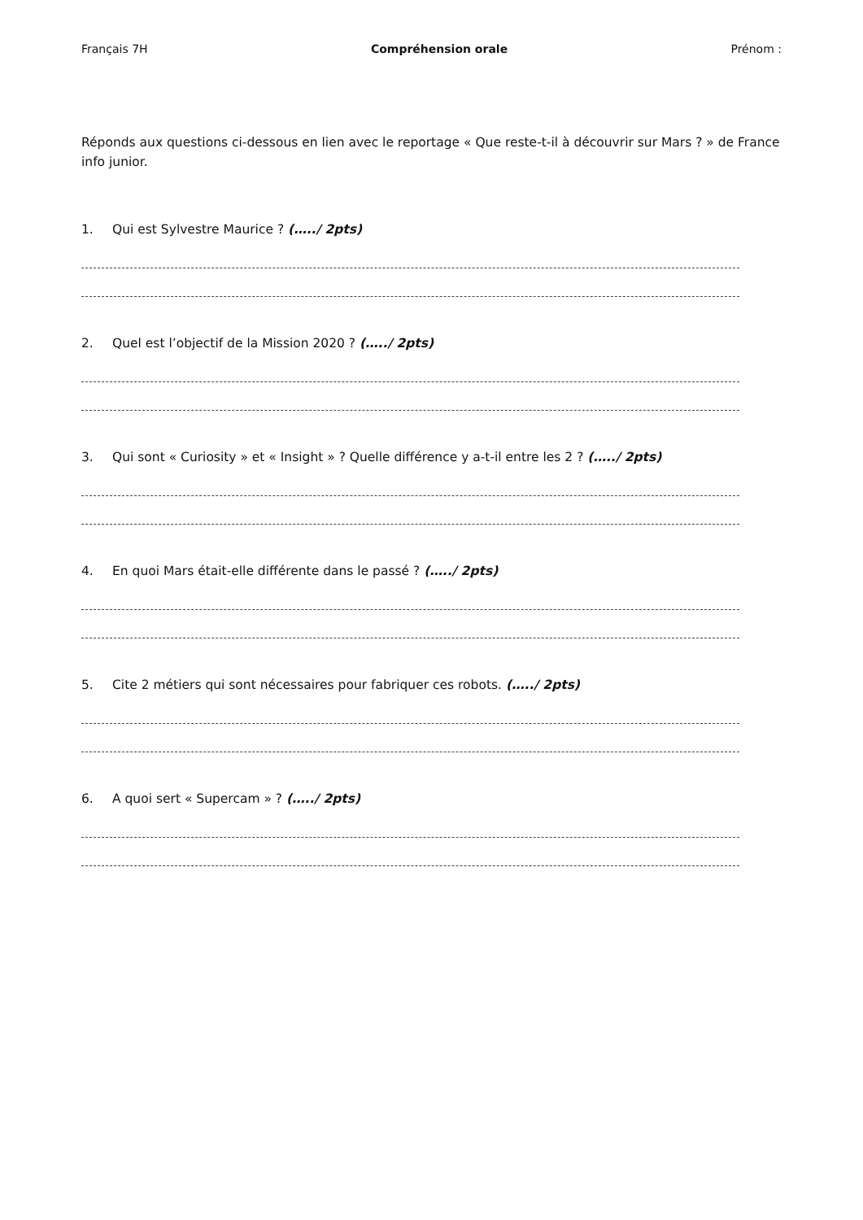Français 7H Compréhension orale Prénom :
Réponds aux questions ci-dessous en lien avec le reportage « Que reste-t-il à découvrir sur Mars ? » de France info junior.
1. Qui est Sylvestre Maurice ? (…../ 2pts)
2. Quel est l’objectif de la Mission 2020 ? (…../ 2pts)
3. Qui sont « Curiosity » et « Insight » ? Quelle différence y a-t-il entre les 2 ? (…../ 2pts)
4. En quoi Mars était-elle différente dans le passé ? (…../ 2pts)
5. Cite 2 métiers qui sont nécessaires pour fabriquer ces robots. (…../ 2pts)
6. A quoi sert « Supercam » ? (…../ 2pts)